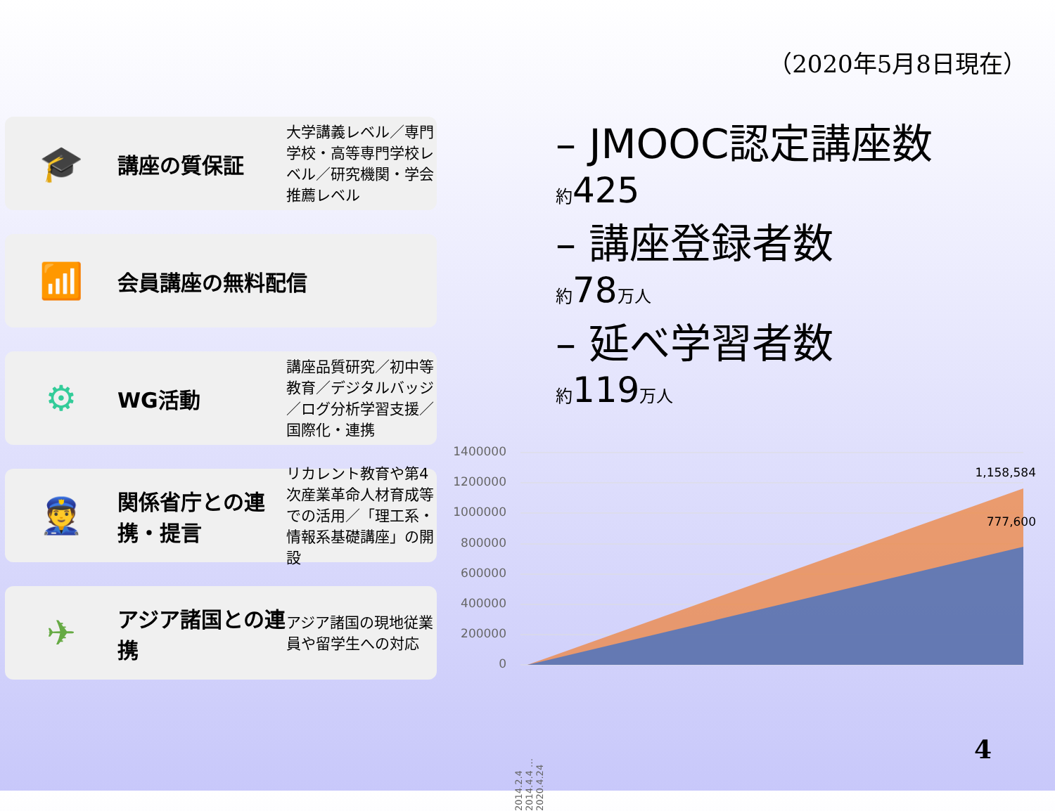（2020年5月8日現在）
🎓
講座の質保証
大学講義レベル／専門学校・高等専門学校レベル／研究機関・学会推薦レベル
📶
会員講座の無料配信
⚙
WG活動
講座品質研究／初中等教育／デジタルバッジ／ログ分析学習支援／国際化・連携
👮
関係省庁との連携・提言
リカレント教育や第4次産業革命人材育成等での活用／「理工系・情報系基礎講座」の開設
✈
アジア諸国との連携
アジア諸国の現地従業員や留学生への対応
– JMOOC認定講座数
約425
– 講座登録者数
約78万人
– 延べ学習者数
約119万人
1400000
1200000
1000000
800000
600000
400000
200000
0
1,158,584
777,600
2014.2.4 2014.4.4 … 2020.4.24
4